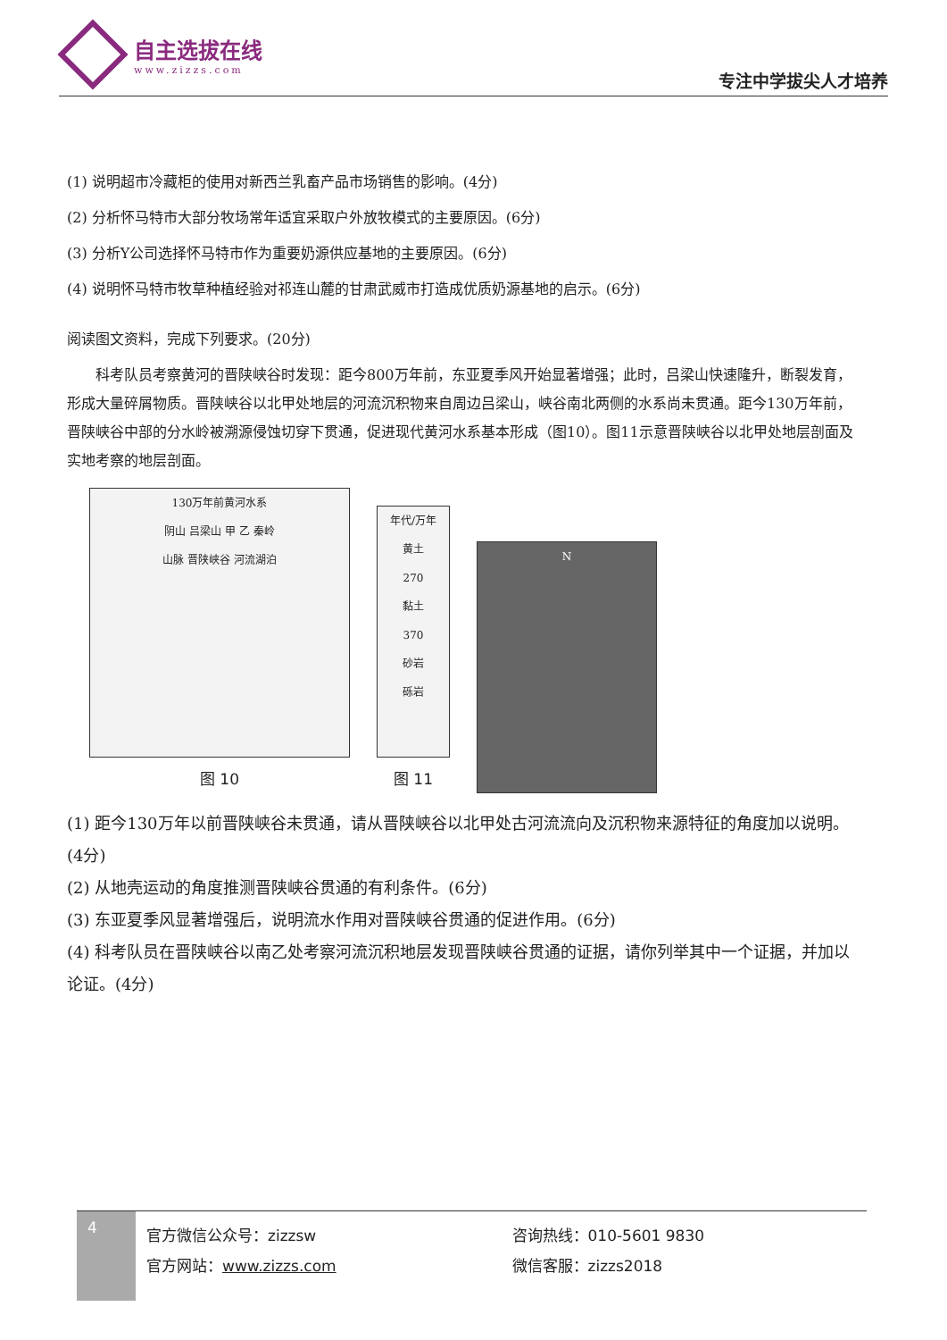自主选拔在线
www.zizzs.com
专注中学拔尖人才培养
(1) 说明超市冷藏柜的使用对新西兰乳畜产品市场销售的影响。(4分)
(2) 分析怀马特市大部分牧场常年适宜采取户外放牧模式的主要原因。(6分)
(3) 分析Y公司选择怀马特市作为重要奶源供应基地的主要原因。(6分)
(4) 说明怀马特市牧草种植经验对祁连山麓的甘肃武威市打造成优质奶源基地的启示。(6分)
阅读图文资料，完成下列要求。(20分)
科考队员考察黄河的晋陕峡谷时发现：距今800万年前，东亚夏季风开始显著增强；此时，吕梁山快速隆升，断裂发育，形成大量碎屑物质。晋陕峡谷以北甲处地层的河流沉积物来自周边吕梁山，峡谷南北两侧的水系尚未贯通。距今130万年前，晋陕峡谷中部的分水岭被溯源侵蚀切穿下贯通，促进现代黄河水系基本形成（图10）。图11示意晋陕峡谷以北甲处地层剖面及实地考察的地层剖面。
130万年前黄河水系
阴山 吕梁山 甲 乙 秦岭
山脉 晋陕峡谷 河流湖泊
图 10
年代/万年
黄土
270
黏土
370
砂岩
砾岩
图 11
N
(1) 距今130万年以前晋陕峡谷未贯通，请从晋陕峡谷以北甲处古河流流向及沉积物来源特征的角度加以说明。(4分)
(2) 从地壳运动的角度推测晋陕峡谷贯通的有利条件。(6分)
(3) 东亚夏季风显著增强后，说明流水作用对晋陕峡谷贯通的促进作用。(6分)
(4) 科考队员在晋陕峡谷以南乙处考察河流沉积地层发现晋陕峡谷贯通的证据，请你列举其中一个证据，并加以论证。(4分)
4
官方微信公众号：zizzsw
官方网站：www.zizzs.com
咨询热线：010-5601 9830
微信客服：zizzs2018